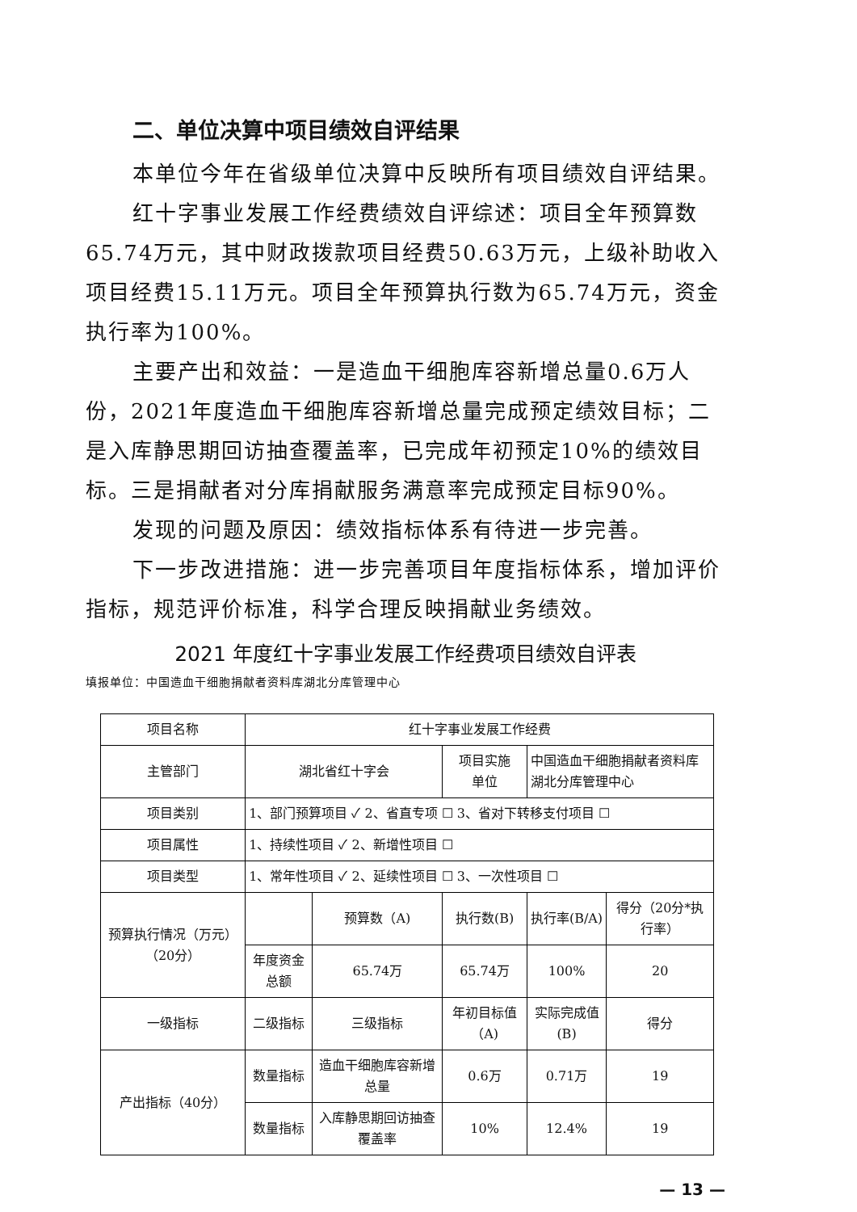二、单位决算中项目绩效自评结果
本单位今年在省级单位决算中反映所有项目绩效自评结果。
红十字事业发展工作经费绩效自评综述：项目全年预算数65.74万元，其中财政拨款项目经费50.63万元，上级补助收入项目经费15.11万元。项目全年预算执行数为65.74万元，资金执行率为100%。
主要产出和效益：一是造血干细胞库容新增总量0.6万人份，2021年度造血干细胞库容新增总量完成预定绩效目标；二是入库静思期回访抽查覆盖率，已完成年初预定10%的绩效目标。三是捐献者对分库捐献服务满意率完成预定目标90%。
发现的问题及原因：绩效指标体系有待进一步完善。
下一步改进措施：进一步完善项目年度指标体系，增加评价指标，规范评价标准，科学合理反映捐献业务绩效。
2021 年度红十字事业发展工作经费项目绩效自评表
填报单位：中国造血干细胞捐献者资料库湖北分库管理中心
| 项目名称 | 红十字事业发展工作经费 | | | | |
| 主管部门 | 湖北省红十字会 | | 项目实施 单位 | 中国造血干细胞捐献者资料库 湖北分库管理中心 | |
| 项目类别 | 1、部门预算项目 ✓ 2、省直专项 ☐ 3、省对下转移支付项目 ☐ | | | | |
| 项目属性 | 1、持续性项目 ✓ 2、新增性项目 ☐ | | | | |
| 项目类型 | 1、常年性项目 ✓ 2、延续性项目 ☐ 3、一次性项目 ☐ | | | | |
| 预算执行情况（万元）（20分） | | 预算数（A) | 执行数(B) | 执行率(B/A) | 得分（20分*执行率） |
| | 年度资金总额 | 65.74万 | 65.74万 | 100% | 20 |
| 一级指标 | 二级指标 | 三级指标 | 年初目标值（A) | 实际完成值(B) | 得分 |
| 产出指标（40分） | 数量指标 | 造血干细胞库容新增总量 | 0.6万 | 0.71万 | 19 |
| | 数量指标 | 入库静思期回访抽查覆盖率 | 10% | 12.4% | 19 |
— 13 —